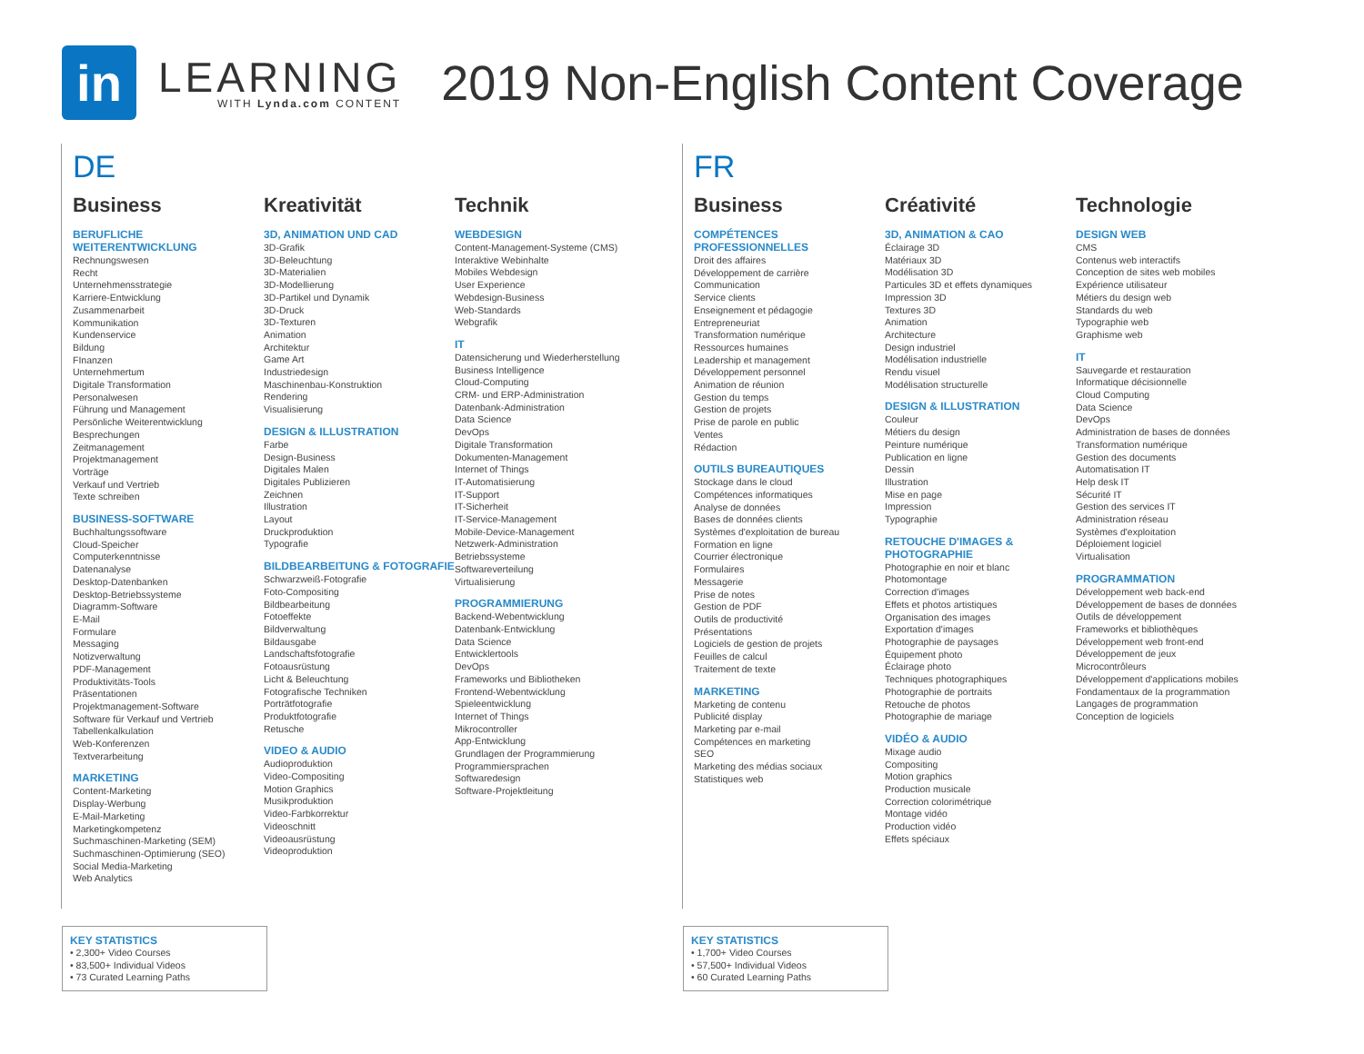in
LEARNING
WITH Lynda.com CONTENT
2019 Non-English Content Coverage
DE
Business
BERUFLICHE WEITERENTWICKLUNG
Rechnungswesen
Recht
Unternehmensstrategie
Karriere-Entwicklung
Zusammenarbeit
Kommunikation
Kundenservice
Bildung
FInanzen
Unternehmertum
Digitale Transformation
Personalwesen
Führung und Management
Persönliche Weiterentwicklung
Besprechungen
Zeitmanagement
Projektmanagement
Vorträge
Verkauf und Vertrieb
Texte schreiben
BUSINESS-SOFTWARE
Buchhaltungssoftware
Cloud-Speicher
Computerkenntnisse
Datenanalyse
Desktop-Datenbanken
Desktop-Betriebssysteme
Diagramm-Software
E-Mail
Formulare
Messaging
Notizverwaltung
PDF-Management
Produktivitäts-Tools
Präsentationen
Projektmanagement-Software
Software für Verkauf und Vertrieb
Tabellenkalkulation
Web-Konferenzen
Textverarbeitung
MARKETING
Content-Marketing
Display-Werbung
E-Mail-Marketing
Marketingkompetenz
Suchmaschinen-Marketing (SEM)
Suchmaschinen-Optimierung (SEO)
Social Media-Marketing
Web Analytics
Kreativität
3D, ANIMATION UND CAD
3D-Grafik
3D-Beleuchtung
3D-Materialien
3D-Modellierung
3D-Partikel und Dynamik
3D-Druck
3D-Texturen
Animation
Architektur
Game Art
Industriedesign
Maschinenbau-Konstruktion
Rendering
Visualisierung
DESIGN & ILLUSTRATION
Farbe
Design-Business
Digitales Malen
Digitales Publizieren
Zeichnen
Illustration
Layout
Druckproduktion
Typografie
BILDBEARBEITUNG & FOTOGRAFIE
Schwarzweiß-Fotografie
Foto-Compositing
Bildbearbeitung
Fotoeffekte
Bildverwaltung
Bildausgabe
Landschaftsfotografie
Fotoausrüstung
Licht & Beleuchtung
Fotografische Techniken
Porträtfotografie
Produktfotografie
Retusche
VIDEO & AUDIO
Audioproduktion
Video-Compositing
Motion Graphics
Musikproduktion
Video-Farbkorrektur
Videoschnitt
Videoausrüstung
Videoproduktion
Technik
WEBDESIGN
Content-Management-Systeme (CMS)
Interaktive Webinhalte
Mobiles Webdesign
User Experience
Webdesign-Business
Web-Standards
Webgrafik
IT
Datensicherung und Wiederherstellung
Business Intelligence
Cloud-Computing
CRM- und ERP-Administration
Datenbank-Administration
Data Science
DevOps
Digitale Transformation
Dokumenten-Management
Internet of Things
IT-Automatisierung
IT-Support
IT-Sicherheit
IT-Service-Management
Mobile-Device-Management
Netzwerk-Administration
Betriebssysteme
Softwareverteilung
Virtualisierung
PROGRAMMIERUNG
Backend-Webentwicklung
Datenbank-Entwicklung
Data Science
Entwicklertools
DevOps
Frameworks und Bibliotheken
Frontend-Webentwicklung
Spieleentwicklung
Internet of Things
Mikrocontroller
App-Entwicklung
Grundlagen der Programmierung
Programmiersprachen
Softwaredesign
Software-Projektleitung
FR
Business
COMPÉTENCES PROFESSIONNELLES
Droit des affaires
Développement de carrière
Communication
Service clients
Enseignement et pédagogie
Entrepreneuriat
Transformation numérique
Ressources humaines
Leadership et management
Développement personnel
Animation de réunion
Gestion du temps
Gestion de projets
Prise de parole en public
Ventes
Rédaction
OUTILS BUREAUTIQUES
Stockage dans le cloud
Compétences informatiques
Analyse de données
Bases de données clients
Systèmes d'exploitation de bureau
Formation en ligne
Courrier électronique
Formulaires
Messagerie
Prise de notes
Gestion de PDF
Outils de productivité
Présentations
Logiciels de gestion de projets
Feuilles de calcul
Traitement de texte
MARKETING
Marketing de contenu
Publicité display
Marketing par e-mail
Compétences en marketing
SEO
Marketing des médias sociaux
Statistiques web
Créativité
3D, ANIMATION & CAO
Éclairage 3D
Matériaux 3D
Modélisation 3D
Particules 3D et effets dynamiques
Impression 3D
Textures 3D
Animation
Architecture
Design industriel
Modélisation industrielle
Rendu visuel
Modélisation structurelle
DESIGN & ILLUSTRATION
Couleur
Métiers du design
Peinture numérique
Publication en ligne
Dessin
Illustration
Mise en page
Impression
Typographie
RETOUCHE D'IMAGES & PHOTOGRAPHIE
Photographie en noir et blanc
Photomontage
Correction d'images
Effets et photos artistiques
Organisation des images
Exportation d'images
Photographie de paysages
Équipement photo
Éclairage photo
Techniques photographiques
Photographie de portraits
Retouche de photos
Photographie de mariage
VIDÉO & AUDIO
Mixage audio
Compositing
Motion graphics
Production musicale
Correction colorimétrique
Montage vidéo
Production vidéo
Effets spéciaux
Technologie
DESIGN WEB
CMS
Contenus web interactifs
Conception de sites web mobiles
Expérience utilisateur
Métiers du design web
Standards du web
Typographie web
Graphisme web
IT
Sauvegarde et restauration
Informatique décisionnelle
Cloud Computing
Data Science
DevOps
Administration de bases de données
Transformation numérique
Gestion des documents
Automatisation IT
Help desk IT
Sécurité IT
Gestion des services IT
Administration réseau
Systèmes d'exploitation
Déploiement logiciel
Virtualisation
PROGRAMMATION
Développement web back-end
Développement de bases de données
Outils de développement
Frameworks et bibliothèques
Développement web front-end
Développement de jeux
Microcontrôleurs
Développement d'applications mobiles
Fondamentaux de la programmation
Langages de programmation
Conception de logiciels
KEY STATISTICS
• 2,300+ Video Courses
• 83,500+ Individual Videos
• 73 Curated Learning Paths
KEY STATISTICS
• 1,700+ Video Courses
• 57,500+ Individual Videos
• 60 Curated Learning Paths